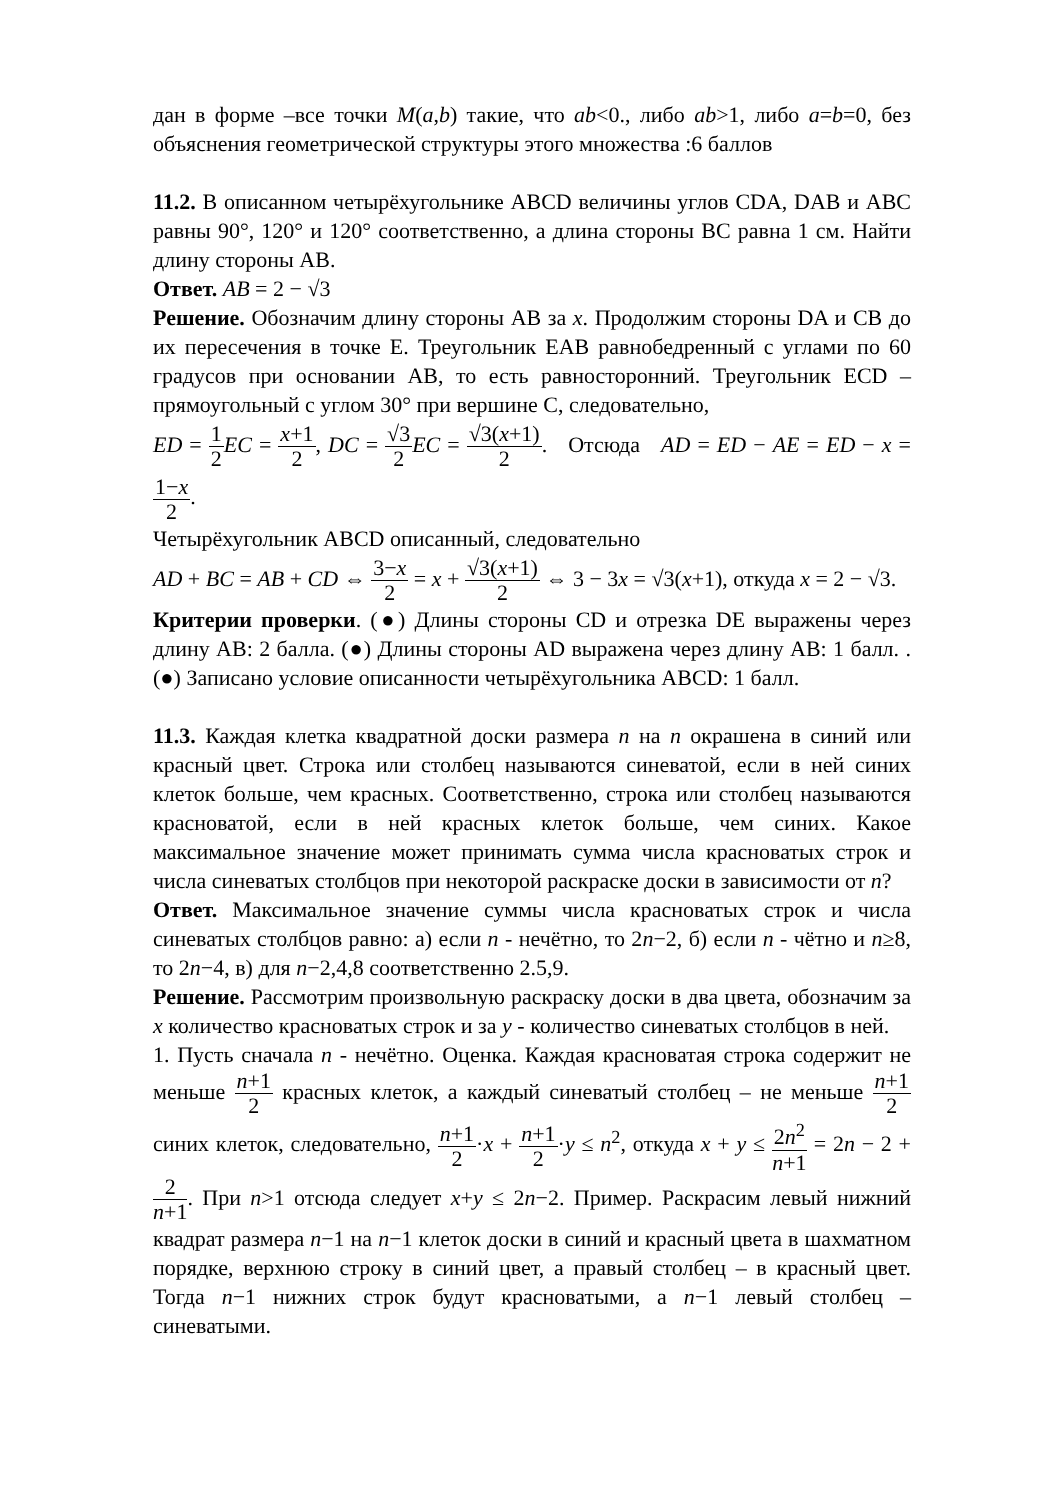дан в форме –все точки M(a,b) такие, что ab<0., либо ab>1, либо a=b=0, без объяснения геометрической структуры этого множества :6 баллов
11.2. В описанном четырёхугольнике ABCD величины углов CDA, DAB и ABC равны 90°, 120° и 120° соответственно, а длина стороны BC равна 1 см. Найти длину стороны AB.
Ответ. AB = 2 − √3
Решение. Обозначим длину стороны AB за x. Продолжим стороны DA и CB до их пересечения в точке E. Треугольник EAB равнобедренный с углами по 60 градусов при основании AB, то есть равносторонний. Треугольник ECD – прямоугольный с углом 30° при вершине C, следовательно,
ED = 1 2 EC = x+1 2, DC = √3 2 EC = √3(x+1) 2. Отсюда AD = ED − AE = ED − x = 1−x 2.
Четырёхугольник ABCD описанный, следовательно
AD + BC = AB + CD ⇔ 3−x 2 = x + √3(x+1) 2 ⇔ 3 − 3x = √3(x+1), откуда x = 2 − √3.
Критерии проверки. (●) Длины стороны CD и отрезка DE выражены через длину AB: 2 балла. (●) Длины стороны AD выражена через длину AB: 1 балл. . (●) Записано условие описанности четырёхугольника ABCD: 1 балл.
11.3. Каждая клетка квадратной доски размера n на n окрашена в синий или красный цвет. Строка или столбец называются синеватой, если в ней синих клеток больше, чем красных. Соответственно, строка или столбец называются красноватой, если в ней красных клеток больше, чем синих. Какое максимальное значение может принимать сумма числа красноватых строк и числа синеватых столбцов при некоторой раскраске доски в зависимости от n?
Ответ. Максимальное значение суммы числа красноватых строк и числа синеватых столбцов равно: а) если n - нечётно, то 2n−2, б) если n - чётно и n≥8, то 2n−4, в) для n−2,4,8 соответственно 2.5,9.
Решение. Рассмотрим произвольную раскраску доски в два цвета, обозначим за x количество красноватых строк и за y - количество синеватых столбцов в ней.
1. Пусть сначала n - нечётно. Оценка. Каждая красноватая строка содержит не меньше n+1 2 красных клеток, а каждый синеватый столбец – не меньше n+1 2 синих клеток, следовательно, n+1 2·x + n+1 2·y ≤ n<sup>2</sup>, откуда x + y ≤ 2n<sup>2</sup> n+1 = 2n − 2 + 2 n+1. При n>1 отсюда следует x+y ≤ 2n−2. Пример. Раскрасим левый нижний квадрат размера n−1 на n−1 клеток доски в синий и красный цвета в шахматном порядке, верхнюю строку в синий цвет, а правый столбец – в красный цвет. Тогда n−1 нижних строк будут красноватыми, а n−1 левый столбец – синеватыми.